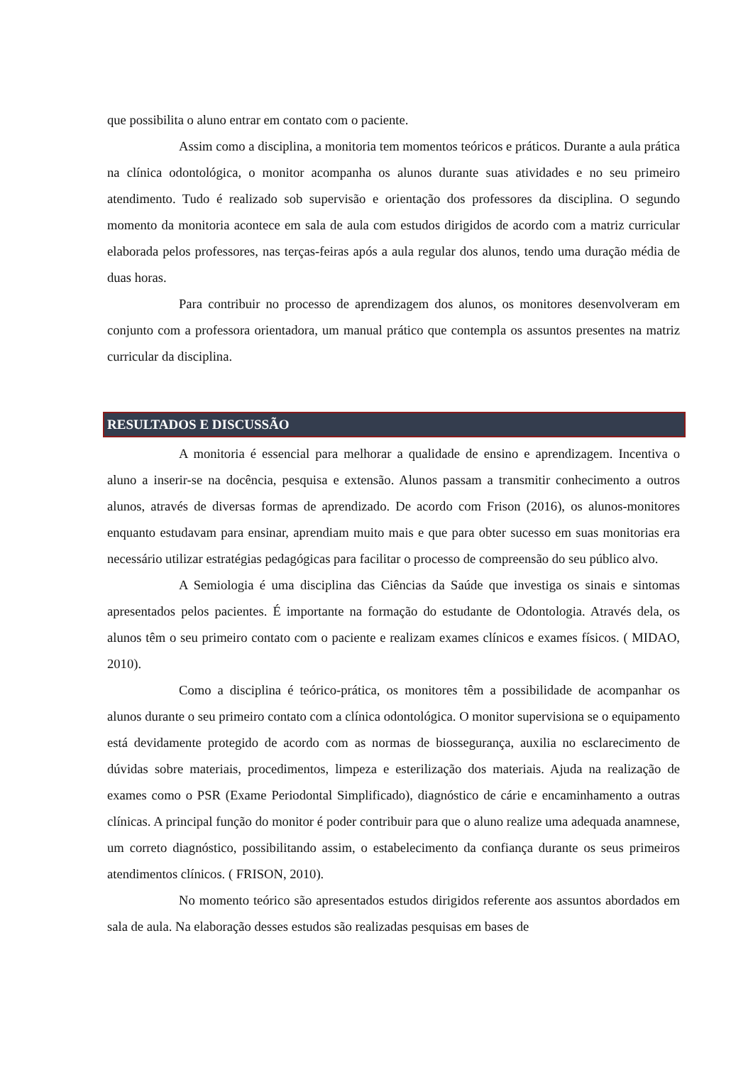que possibilita o aluno entrar em contato com o paciente.
Assim como a disciplina, a monitoria tem momentos teóricos e práticos. Durante a aula prática na clínica odontológica, o monitor acompanha os alunos durante suas atividades e no seu primeiro atendimento. Tudo é realizado sob supervisão e orientação dos professores da disciplina. O segundo momento da monitoria acontece em sala de aula com estudos dirigidos de acordo com a matriz curricular elaborada pelos professores, nas terças-feiras após a aula regular dos alunos, tendo uma duração média de duas horas.
Para contribuir no processo de aprendizagem dos alunos, os monitores desenvolveram em conjunto com a professora orientadora, um manual prático que contempla os assuntos presentes na matriz curricular da disciplina.
RESULTADOS E DISCUSSÃO
A monitoria é essencial para melhorar a qualidade de ensino e aprendizagem. Incentiva o aluno a inserir-se na docência, pesquisa e extensão. Alunos passam a transmitir conhecimento a outros alunos, através de diversas formas de aprendizado. De acordo com Frison (2016), os alunos-monitores enquanto estudavam para ensinar, aprendiam muito mais e que para obter sucesso em suas monitorias era necessário utilizar estratégias pedagógicas para facilitar o processo de compreensão do seu público alvo.
A Semiologia é uma disciplina das Ciências da Saúde que investiga os sinais e sintomas apresentados pelos pacientes. É importante na formação do estudante de Odontologia. Através dela, os alunos têm o seu primeiro contato com o paciente e realizam exames clínicos e exames físicos. ( MIDAO, 2010).
Como a disciplina é teórico-prática, os monitores têm a possibilidade de acompanhar os alunos durante o seu primeiro contato com a clínica odontológica. O monitor supervisiona se o equipamento está devidamente protegido de acordo com as normas de biossegurança, auxilia no esclarecimento de dúvidas sobre materiais, procedimentos, limpeza e esterilização dos materiais. Ajuda na realização de exames como o PSR (Exame Periodontal Simplificado), diagnóstico de cárie e encaminhamento a outras clínicas. A principal função do monitor é poder contribuir para que o aluno realize uma adequada anamnese, um correto diagnóstico, possibilitando assim, o estabelecimento da confiança durante os seus primeiros atendimentos clínicos. ( FRISON, 2010).
No momento teórico são apresentados estudos dirigidos referente aos assuntos abordados em sala de aula. Na elaboração desses estudos são realizadas pesquisas em bases de